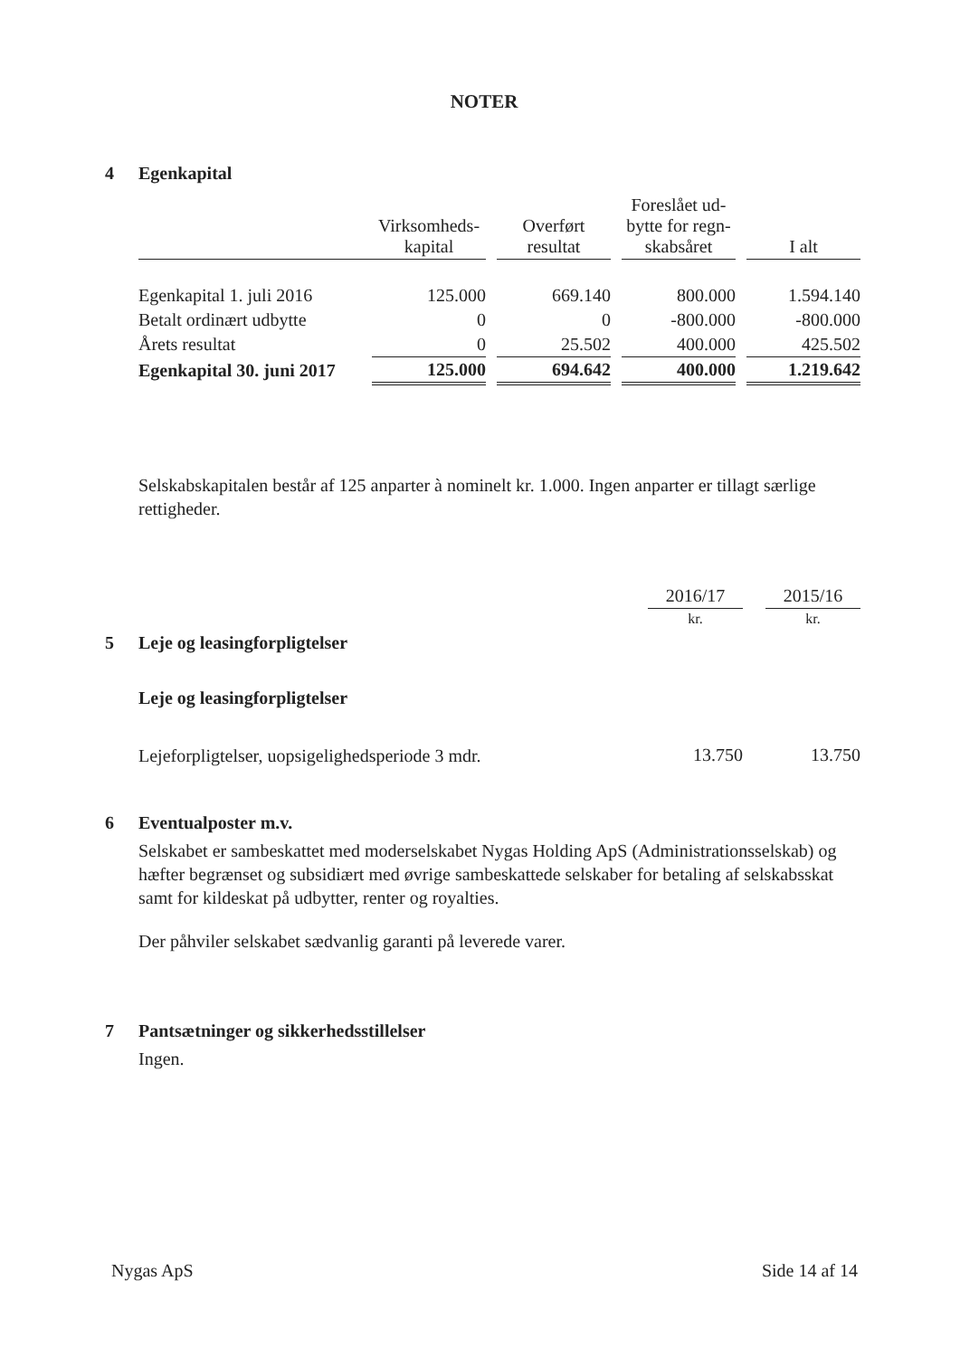NOTER
4 Egenkapital
| | Virksomheds- kapital | | Overført resultat | | Foreslået ud- bytte for regn- skabsåret | | I alt |
| Egenkapital 1. juli 2016 | 125.000 | | 669.140 | | 800.000 | | 1.594.140 |
| Betalt ordinært udbytte | 0 | | 0 | | -800.000 | | -800.000 |
| Årets resultat | 0 | | 25.502 | | 400.000 | | 425.502 |
| Egenkapital 30. juni 2017 | 125.000 | | 694.642 | | 400.000 | | 1.219.642 |
Selskabskapitalen består af 125 anparter à nominelt kr. 1.000. Ingen anparter er tillagt særlige rettigheder.
| | 2016/17 | | 2015/16 |
| | kr. | | kr. |
| 5 Leje og leasingforpligtelser | | | |
| Leje og leasingforpligtelser | | | |
| Lejeforpligtelser, uopsigelighedsperiode 3 mdr. | 13.750 | | 13.750 |
6 Eventualposter m.v.
Selskabet er sambeskattet med moderselskabet Nygas Holding ApS (Administrationsselskab) og hæfter begrænset og subsidiært med øvrige sambeskattede selskaber for betaling af selskabsskat samt for kildeskat på udbytter, renter og royalties.
Der påhviler selskabet sædvanlig garanti på leverede varer.
7 Pantsætninger og sikkerhedsstillelser
Ingen.
Nygas ApS Side 14 af 14